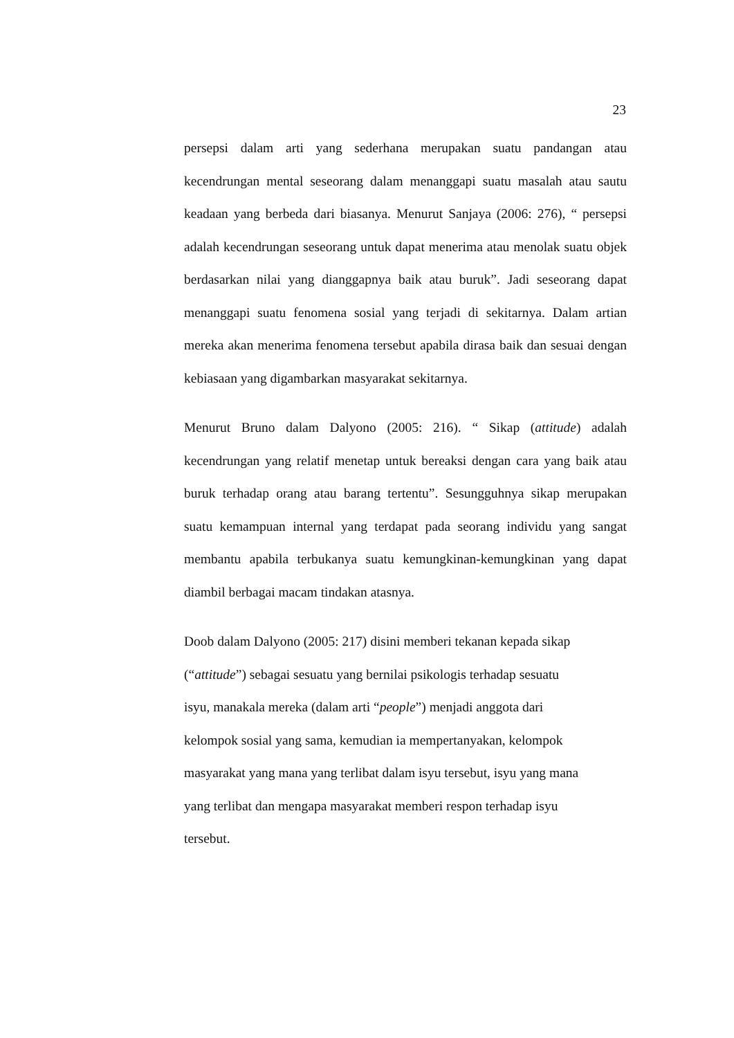23
persepsi dalam arti yang sederhana merupakan suatu pandangan atau kecendrungan mental seseorang dalam menanggapi suatu masalah atau sautu keadaan yang berbeda dari biasanya. Menurut Sanjaya (2006: 276), “ persepsi adalah kecendrungan seseorang untuk dapat menerima atau menolak suatu objek berdasarkan nilai yang dianggapnya baik atau buruk”. Jadi seseorang dapat menanggapi suatu fenomena sosial yang terjadi di sekitarnya. Dalam artian mereka akan menerima fenomena tersebut apabila dirasa baik dan sesuai dengan kebiasaan yang digambarkan masyarakat sekitarnya.
Menurut Bruno dalam Dalyono (2005: 216). “ Sikap (attitude) adalah kecendrungan yang relatif menetap untuk bereaksi dengan cara yang baik atau buruk terhadap orang atau barang tertentu”. Sesungguhnya sikap merupakan suatu kemampuan internal yang terdapat pada seorang individu yang sangat membantu apabila terbukanya suatu kemungkinan-kemungkinan yang dapat diambil berbagai macam tindakan atasnya.
Doob dalam Dalyono (2005: 217) disini memberi tekanan kepada sikap
(“attitude”) sebagai sesuatu yang bernilai psikologis terhadap sesuatu
isyu, manakala mereka (dalam arti “people”) menjadi anggota dari
kelompok sosial yang sama, kemudian ia mempertanyakan, kelompok
masyarakat yang mana yang terlibat dalam isyu tersebut, isyu yang mana
yang terlibat dan mengapa masyarakat memberi respon terhadap isyu
tersebut.